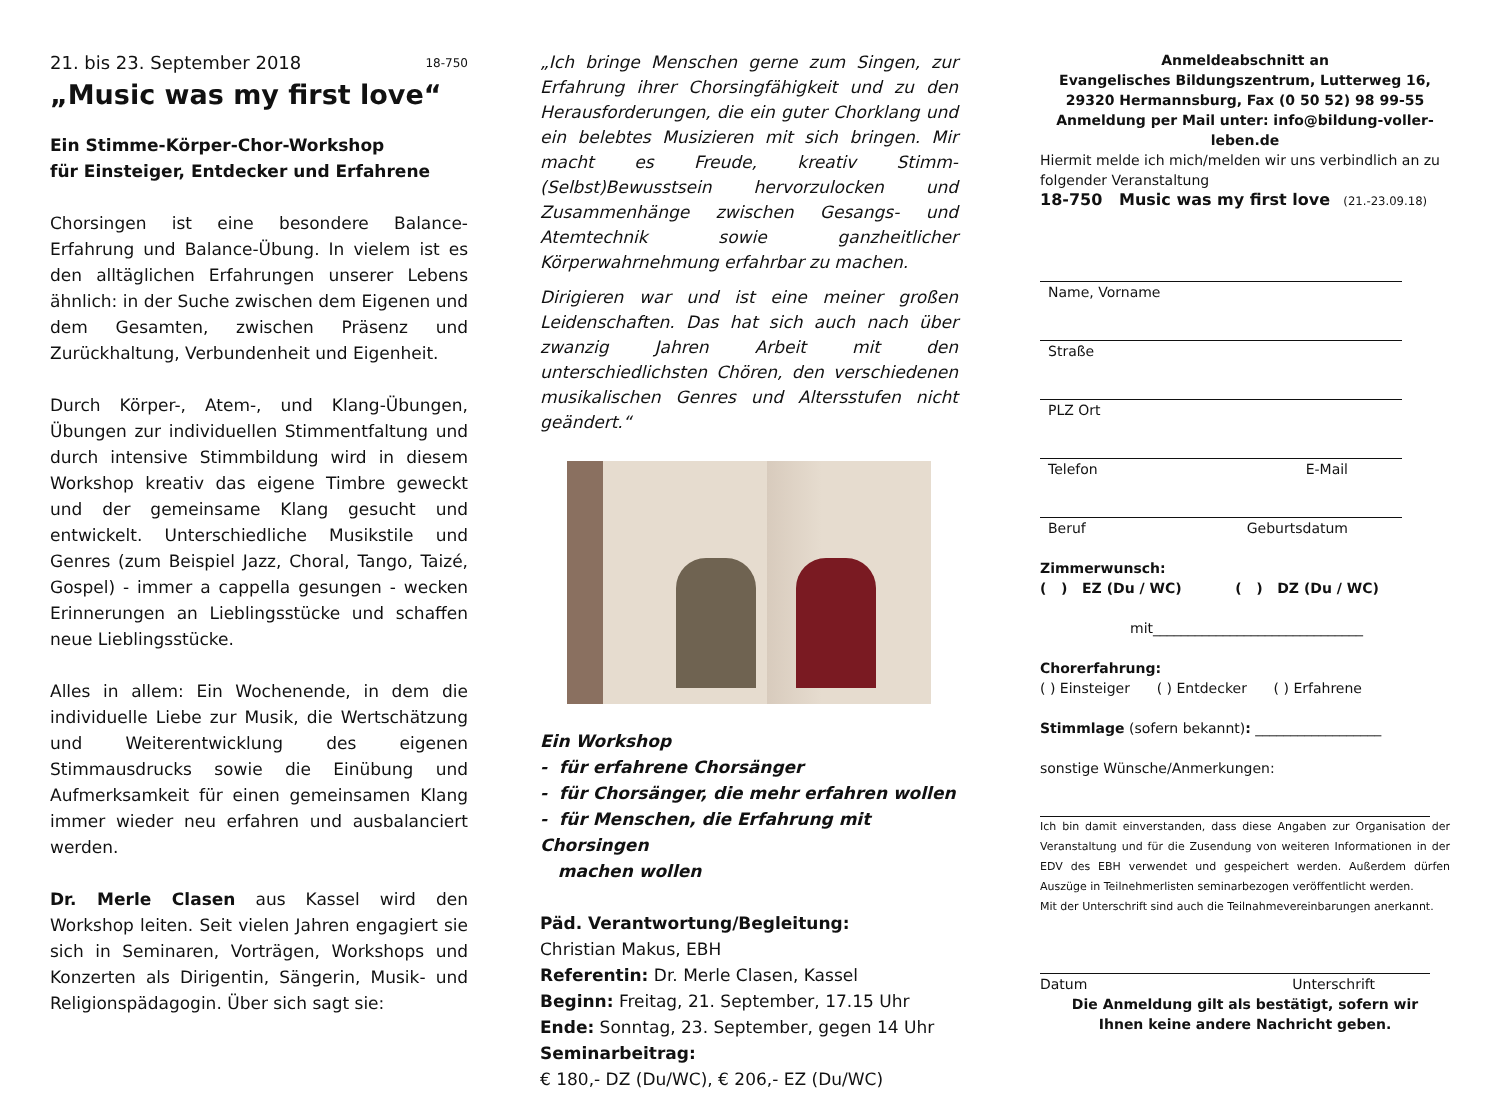21. bis 23. September 2018 18-750
„Music was my first love“
Ein Stimme-Körper-Chor-Workshop
für Einsteiger, Entdecker und Erfahrene
Chorsingen ist eine besondere Balance-Erfahrung und Balance-Übung. In vielem ist es den alltäglichen Erfahrungen unserer Lebens ähnlich: in der Suche zwischen dem Eigenen und dem Gesamten, zwischen Präsenz und Zurückhaltung, Verbundenheit und Eigenheit.
Durch Körper-, Atem-, und Klang-Übungen, Übungen zur individuellen Stimmentfaltung und durch intensive Stimmbildung wird in diesem Workshop kreativ das eigene Timbre geweckt und der gemeinsame Klang gesucht und entwickelt. Unterschiedliche Musikstile und Genres (zum Beispiel Jazz, Choral, Tango, Taizé, Gospel) - immer a cappella gesungen - wecken Erinnerungen an Lieblingsstücke und schaffen neue Lieblingsstücke.
Alles in allem: Ein Wochenende, in dem die individuelle Liebe zur Musik, die Wertschätzung und Weiterentwicklung des eigenen Stimmausdrucks sowie die Einübung und Aufmerksamkeit für einen gemeinsamen Klang immer wieder neu erfahren und ausbalanciert werden.
Dr. Merle Clasen aus Kassel wird den Workshop leiten. Seit vielen Jahren engagiert sie sich in Seminaren, Vorträgen, Workshops und Konzerten als Dirigentin, Sängerin, Musik- und Religionspädagogin. Über sich sagt sie:
„Ich bringe Menschen gerne zum Singen, zur Erfahrung ihrer Chorsingfähigkeit und zu den Herausforderungen, die ein guter Chorklang und ein belebtes Musizieren mit sich bringen. Mir macht es Freude, kreativ Stimm-(Selbst)Bewusstsein hervorzulocken und Zusammenhänge zwischen Gesangs- und Atemtechnik sowie ganzheitlicher Körperwahrnehmung erfahrbar zu machen.
Dirigieren war und ist eine meiner großen Leidenschaften. Das hat sich auch nach über zwanzig Jahren Arbeit mit den unterschiedlichsten Chören, den verschiedenen musikalischen Genres und Altersstufen nicht geändert.“
Ein Workshop
- für erfahrene Chorsänger
- für Chorsänger, die mehr erfahren wollen
- für Menschen, die Erfahrung mit Chorsingen
machen wollen
Päd. Verantwortung/Begleitung:
Christian Makus, EBH
Referentin: Dr. Merle Clasen, Kassel
Beginn: Freitag, 21. September, 17.15 Uhr
Ende: Sonntag, 23. September, gegen 14 Uhr
Seminarbeitrag:
€ 180,- DZ (Du/WC), € 206,- EZ (Du/WC)
Anmeldeabschnitt an
Evangelisches Bildungszentrum, Lutterweg 16,
29320 Hermannsburg, Fax (0 50 52) 98 99-55
Anmeldung per Mail unter: info@bildung-voller-leben.de
Hiermit melde ich mich/melden wir uns verbindlich an zu folgender Veranstaltung
18-750 Music was my first love (21.-23.09.18)
Name, Vorname
Straße
PLZ Ort
Telefon E-Mail
Beruf Geburtsdatum
Zimmerwunsch:
( ) EZ (Du / WC) ( ) DZ (Du / WC)
mit______________________________
Chorerfahrung:
( ) Einsteiger ( ) Entdecker ( ) Erfahrene
Stimmlage (sofern bekannt): __________________
sonstige Wünsche/Anmerkungen:
Ich bin damit einverstanden, dass diese Angaben zur Organisation der Veranstaltung und für die Zusendung von weiteren Informationen in der EDV des EBH verwendet und gespeichert werden. Außerdem dürfen Auszüge in Teilnehmerlisten seminarbezogen veröffentlicht werden.
Mit der Unterschrift sind auch die Teilnahmevereinbarungen anerkannt.
Datum Unterschrift
Die Anmeldung gilt als bestätigt, sofern wir
Ihnen keine andere Nachricht geben.